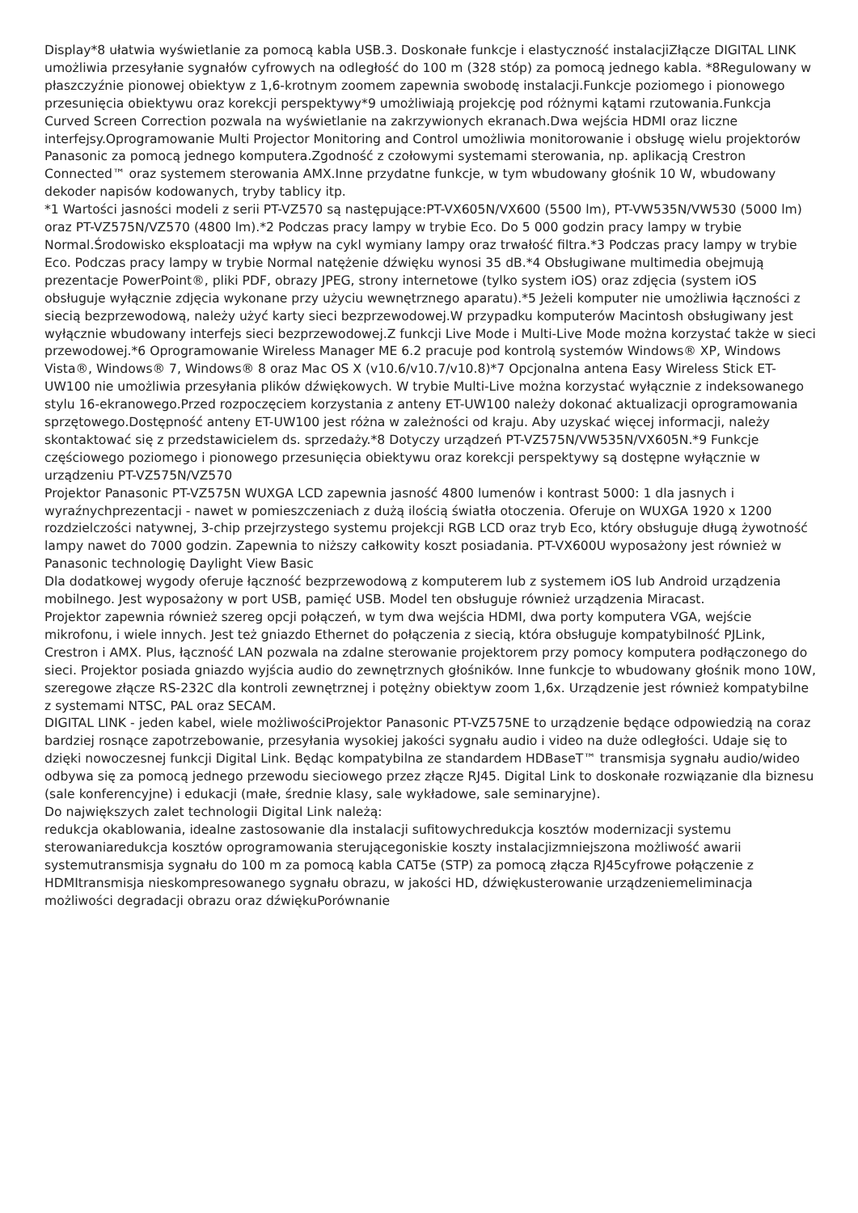Display*8 ułatwia wyświetlanie za pomocą kabla USB.3. Doskonałe funkcje i elastyczność instalacjiZłącze DIGITAL LINK umożliwia przesyłanie sygnałów cyfrowych na odległość do 100 m (328 stóp) za pomocą jednego kabla. *8Regulowany w płaszczyźnie pionowej obiektyw z 1,6-krotnym zoomem zapewnia swobodę instalacji.Funkcje poziomego i pionowego przesunięcia obiektywu oraz korekcji perspektywy*9 umożliwiają projekcję pod różnymi kątami rzutowania.Funkcja Curved Screen Correction pozwala na wyświetlanie na zakrzywionych ekranach.Dwa wejścia HDMI oraz liczne interfejsy.Oprogramowanie Multi Projector Monitoring and Control umożliwia monitorowanie i obsługę wielu projektorów Panasonic za pomocą jednego komputera.Zgodność z czołowymi systemami sterowania, np. aplikacją Crestron Connected™ oraz systemem sterowania AMX.Inne przydatne funkcje, w tym wbudowany głośnik 10 W, wbudowany dekoder napisów kodowanych, tryby tablicy itp.
*1 Wartości jasności modeli z serii PT-VZ570 są następujące:PT-VX605N/VX600 (5500 lm), PT-VW535N/VW530 (5000 lm) oraz PT-VZ575N/VZ570 (4800 lm).*2 Podczas pracy lampy w trybie Eco. Do 5 000 godzin pracy lampy w trybie Normal.Środowisko eksploatacji ma wpływ na cykl wymiany lampy oraz trwałość filtra.*3 Podczas pracy lampy w trybie Eco. Podczas pracy lampy w trybie Normal natężenie dźwięku wynosi 35 dB.*4 Obsługiwane multimedia obejmują prezentacje PowerPoint®, pliki PDF, obrazy JPEG, strony internetowe (tylko system iOS) oraz zdjęcia (system iOS obsługuje wyłącznie zdjęcia wykonane przy użyciu wewnętrznego aparatu).*5 Jeżeli komputer nie umożliwia łączności z siecią bezprzewodową, należy użyć karty sieci bezprzewodowej.W przypadku komputerów Macintosh obsługiwany jest wyłącznie wbudowany interfejs sieci bezprzewodowej.Z funkcji Live Mode i Multi-Live Mode można korzystać także w sieci przewodowej.*6 Oprogramowanie Wireless Manager ME 6.2 pracuje pod kontrolą systemów Windows® XP, Windows Vista®, Windows® 7, Windows® 8 oraz Mac OS X (v10.6/v10.7/v10.8)*7 Opcjonalna antena Easy Wireless Stick ET-UW100 nie umożliwia przesyłania plików dźwiękowych. W trybie Multi-Live można korzystać wyłącznie z indeksowanego stylu 16-ekranowego.Przed rozpoczęciem korzystania z anteny ET-UW100 należy dokonać aktualizacji oprogramowania sprzętowego.Dostępność anteny ET-UW100 jest różna w zależności od kraju. Aby uzyskać więcej informacji, należy skontaktować się z przedstawicielem ds. sprzedaży.*8 Dotyczy urządzeń PT-VZ575N/VW535N/VX605N.*9 Funkcje częściowego poziomego i pionowego przesunięcia obiektywu oraz korekcji perspektywy są dostępne wyłącznie w urządzeniu PT-VZ575N/VZ570
Projektor Panasonic PT-VZ575N WUXGA LCD zapewnia jasność 4800 lumenów i kontrast 5000: 1 dla jasnych i wyraźnychprezentacji - nawet w pomieszczeniach z dużą ilością światła otoczenia. Oferuje on WUXGA 1920 x 1200 rozdzielczości natywnej, 3-chip przejrzystego systemu projekcji RGB LCD oraz tryb Eco, który obsługuje długą żywotność lampy nawet do 7000 godzin. Zapewnia to niższy całkowity koszt posiadania. PT-VX600U wyposażony jest również w Panasonic technologię Daylight View Basic
Dla dodatkowej wygody oferuje łączność bezprzewodową z komputerem lub z systemem iOS lub Android urządzenia mobilnego. Jest wyposażony w port USB, pamięć USB. Model ten obsługuje również urządzenia Miracast.
Projektor zapewnia również szereg opcji połączeń, w tym dwa wejścia HDMI, dwa porty komputera VGA, wejście mikrofonu, i wiele innych. Jest też gniazdo Ethernet do połączenia z siecią, która obsługuje kompatybilność PJLink, Crestron i AMX. Plus, łączność LAN pozwala na zdalne sterowanie projektorem przy pomocy komputera podłączonego do sieci. Projektor posiada gniazdo wyjścia audio do zewnętrznych głośników. Inne funkcje to wbudowany głośnik mono 10W, szeregowe złącze RS-232C dla kontroli zewnętrznej i potężny obiektyw zoom 1,6x. Urządzenie jest również kompatybilne z systemami NTSC, PAL oraz SECAM.
DIGITAL LINK - jeden kabel, wiele możliwościProjektor Panasonic PT-VZ575NE to urządzenie będące odpowiedzią na coraz bardziej rosnące zapotrzebowanie, przesyłania wysokiej jakości sygnału audio i video na duże odległości. Udaje się to dzięki nowoczesnej funkcji Digital Link. Będąc kompatybilna ze standardem HDBaseT™ transmisja sygnału audio/wideo odbywa się za pomocą jednego przewodu sieciowego przez złącze RJ45. Digital Link to doskonałe rozwiązanie dla biznesu (sale konferencyjne) i edukacji (małe, średnie klasy, sale wykładowe, sale seminaryjne).
Do największych zalet technologii Digital Link należą:
redukcja okablowania, idealne zastosowanie dla instalacji sufitowychredukcja kosztów modernizacji systemu sterowaniaredukcja kosztów oprogramowania sterującegoniskie koszty instalacjizmniejszona możliwość awarii systemutransmisja sygnału do 100 m za pomocą kabla CAT5e (STP) za pomocą złącza RJ45cyfrowe połączenie z HDMItransmisja nieskompresowanego sygnału obrazu, w jakości HD, dźwiękusterowanie urządzeniemeliminacja możliwości degradacji obrazu oraz dźwiękuPorównanie